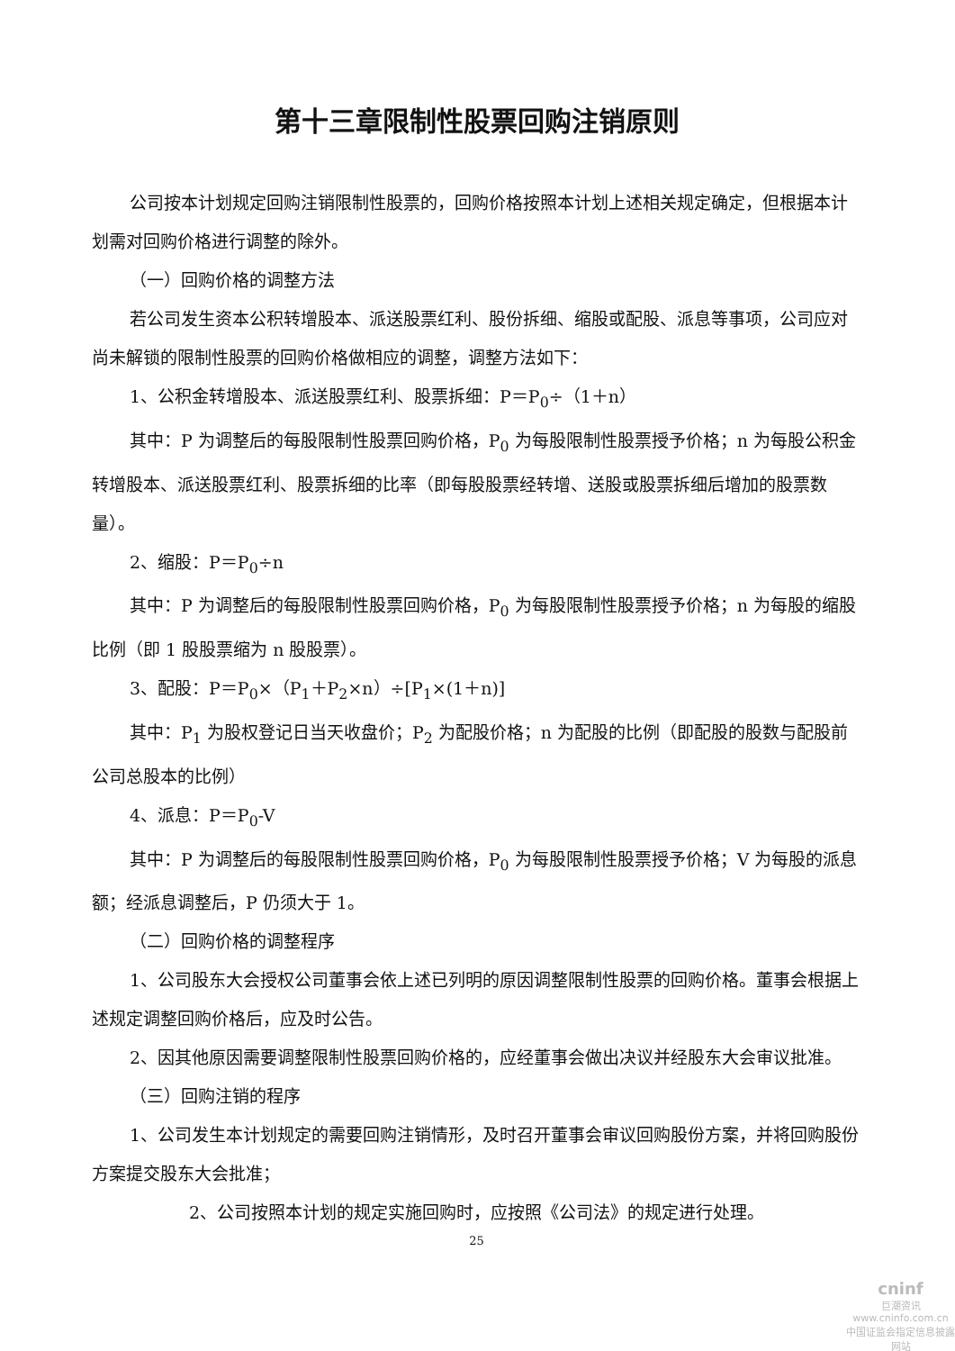第十三章限制性股票回购注销原则
公司按本计划规定回购注销限制性股票的，回购价格按照本计划上述相关规定确定，但根据本计划需对回购价格进行调整的除外。
（一）回购价格的调整方法
若公司发生资本公积转增股本、派送股票红利、股份拆细、缩股或配股、派息等事项，公司应对尚未解锁的限制性股票的回购价格做相应的调整，调整方法如下：
1、公积金转增股本、派送股票红利、股票拆细：P＝P<sub>0</sub>÷（1＋n）
其中：P 为调整后的每股限制性股票回购价格，P<sub>0</sub> 为每股限制性股票授予价格；n 为每股公积金转增股本、派送股票红利、股票拆细的比率（即每股股票经转增、送股或股票拆细后增加的股票数量）。
2、缩股：P＝P<sub>0</sub>÷n
其中：P 为调整后的每股限制性股票回购价格，P<sub>0</sub> 为每股限制性股票授予价格；n 为每股的缩股比例（即 1 股股票缩为 n 股股票）。
3、配股：P＝P<sub>0</sub>×（P<sub>1</sub>＋P<sub>2</sub>×n）÷[P<sub>1</sub>×(1＋n)]
其中：P<sub>1</sub> 为股权登记日当天收盘价；P<sub>2</sub> 为配股价格；n 为配股的比例（即配股的股数与配股前公司总股本的比例）
4、派息：P＝P<sub>0</sub>-V
其中：P 为调整后的每股限制性股票回购价格，P<sub>0</sub> 为每股限制性股票授予价格；V 为每股的派息额；经派息调整后，P 仍须大于 1。
（二）回购价格的调整程序
1、公司股东大会授权公司董事会依上述已列明的原因调整限制性股票的回购价格。董事会根据上述规定调整回购价格后，应及时公告。
2、因其他原因需要调整限制性股票回购价格的，应经董事会做出决议并经股东大会审议批准。
（三）回购注销的程序
1、公司发生本计划规定的需要回购注销情形，及时召开董事会审议回购股份方案，并将回购股份方案提交股东大会批准；
2、公司按照本计划的规定实施回购时，应按照《公司法》的规定进行处理。
25
cninf
巨潮资讯
www.cninfo.com.cn
中国证监会指定信息披露网站